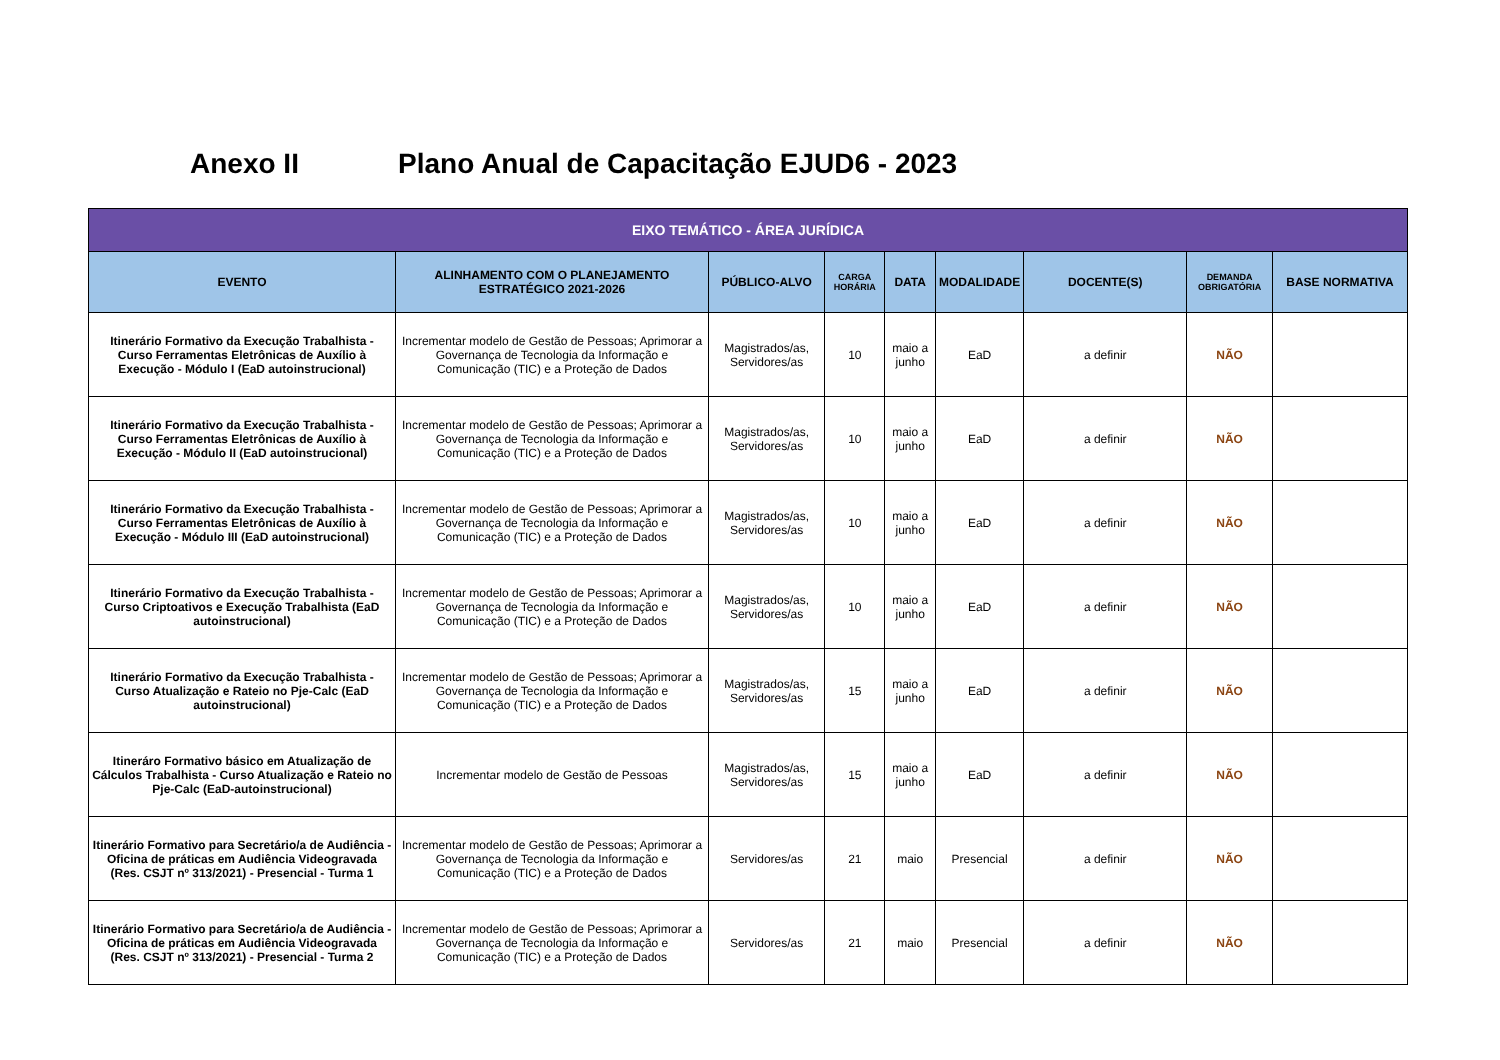Anexo II Plano Anual de Capacitação EJUD6 - 2023
| EIXO TEMÁTICO - ÁREA JURÍDICA | | | | | | | | |
| --- | --- | --- | --- | --- | --- | --- | --- | --- |
| EVENTO | ALINHAMENTO COM O PLANEJAMENTO ESTRATÉGICO 2021-2026 | PÚBLICO-ALVO | CARGA HORÁRIA | DATA | MODALIDADE | DOCENTE(S) | DEMANDA OBRIGATÓRIA | BASE NORMATIVA |
| Itinerário Formativo da Execução Trabalhista - Curso Ferramentas Eletrônicas de Auxílio à Execução - Módulo I (EaD autoinstrucional) | Incrementar modelo de Gestão de Pessoas; Aprimorar a Governança de Tecnologia da Informação e Comunicação (TIC) e a Proteção de Dados | Magistrados/as, Servidores/as | 10 | maio a junho | EaD | a definir | NÃO | |
| Itinerário Formativo da Execução Trabalhista - Curso Ferramentas Eletrônicas de Auxílio à Execução - Módulo II (EaD autoinstrucional) | Incrementar modelo de Gestão de Pessoas; Aprimorar a Governança de Tecnologia da Informação e Comunicação (TIC) e a Proteção de Dados | Magistrados/as, Servidores/as | 10 | maio a junho | EaD | a definir | NÃO | |
| Itinerário Formativo da Execução Trabalhista - Curso Ferramentas Eletrônicas de Auxílio à Execução - Módulo III (EaD autoinstrucional) | Incrementar modelo de Gestão de Pessoas; Aprimorar a Governança de Tecnologia da Informação e Comunicação (TIC) e a Proteção de Dados | Magistrados/as, Servidores/as | 10 | maio a junho | EaD | a definir | NÃO | |
| Itinerário Formativo da Execução Trabalhista - Curso Criptoativos e Execução Trabalhista (EaD autoinstrucional) | Incrementar modelo de Gestão de Pessoas; Aprimorar a Governança de Tecnologia da Informação e Comunicação (TIC) e a Proteção de Dados | Magistrados/as, Servidores/as | 10 | maio a junho | EaD | a definir | NÃO | |
| Itinerário Formativo da Execução Trabalhista - Curso Atualização e Rateio no Pje-Calc (EaD autoinstrucional) | Incrementar modelo de Gestão de Pessoas; Aprimorar a Governança de Tecnologia da Informação e Comunicação (TIC) e a Proteção de Dados | Magistrados/as, Servidores/as | 15 | maio a junho | EaD | a definir | NÃO | |
| Itineráro Formativo básico em Atualização de Cálculos Trabalhista - Curso Atualização e Rateio no Pje-Calc (EaD-autoinstrucional) | Incrementar modelo de Gestão de Pessoas | Magistrados/as, Servidores/as | 15 | maio a junho | EaD | a definir | NÃO | |
| Itinerário Formativo para Secretário/a de Audiência - Oficina de práticas em Audiência Videogravada (Res. CSJT nº 313/2021) - Presencial - Turma 1 | Incrementar modelo de Gestão de Pessoas; Aprimorar a Governança de Tecnologia da Informação e Comunicação (TIC) e a Proteção de Dados | Servidores/as | 21 | maio | Presencial | a definir | NÃO | |
| Itinerário Formativo para Secretário/a de Audiência - Oficina de práticas em Audiência Videogravada (Res. CSJT nº 313/2021) - Presencial - Turma 2 | Incrementar modelo de Gestão de Pessoas; Aprimorar a Governança de Tecnologia da Informação e Comunicação (TIC) e a Proteção de Dados | Servidores/as | 21 | maio | Presencial | a definir | NÃO | |